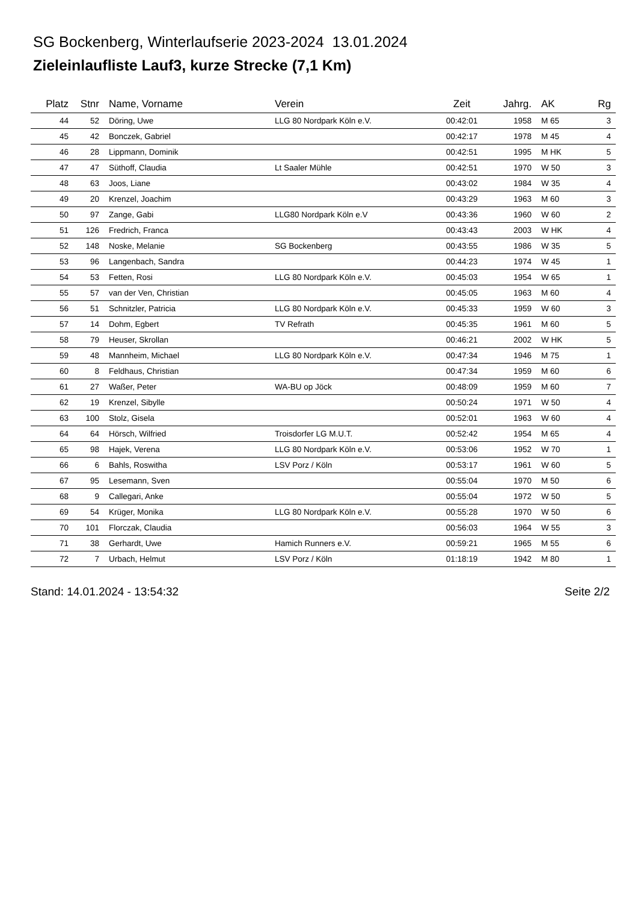SG Bockenberg, Winterlaufserie 2023-2024 13.01.2024
Zieleinlaufliste Lauf3, kurze Strecke (7,1 Km)
| Platz | Stnr | Name, Vorname | Verein | Zeit | Jahrg. | AK | Rg |
| --- | --- | --- | --- | --- | --- | --- | --- |
| 44 | 52 | Döring, Uwe | LLG 80 Nordpark Köln e.V. | 00:42:01 | 1958 | M 65 | 3 |
| 45 | 42 | Bonczek, Gabriel | | 00:42:17 | 1978 | M 45 | 4 |
| 46 | 28 | Lippmann, Dominik | | 00:42:51 | 1995 | M HK | 5 |
| 47 | 47 | Süthoff, Claudia | Lt Saaler Mühle | 00:42:51 | 1970 | W 50 | 3 |
| 48 | 63 | Joos, Liane | | 00:43:02 | 1984 | W 35 | 4 |
| 49 | 20 | Krenzel, Joachim | | 00:43:29 | 1963 | M 60 | 3 |
| 50 | 97 | Zange, Gabi | LLG80 Nordpark Köln e.V | 00:43:36 | 1960 | W 60 | 2 |
| 51 | 126 | Fredrich, Franca | | 00:43:43 | 2003 | W HK | 4 |
| 52 | 148 | Noske, Melanie | SG Bockenberg | 00:43:55 | 1986 | W 35 | 5 |
| 53 | 96 | Langenbach, Sandra | | 00:44:23 | 1974 | W 45 | 1 |
| 54 | 53 | Fetten, Rosi | LLG 80 Nordpark Köln e.V. | 00:45:03 | 1954 | W 65 | 1 |
| 55 | 57 | van der Ven, Christian | | 00:45:05 | 1963 | M 60 | 4 |
| 56 | 51 | Schnitzler, Patricia | LLG 80 Nordpark Köln e.V. | 00:45:33 | 1959 | W 60 | 3 |
| 57 | 14 | Dohm, Egbert | TV Refrath | 00:45:35 | 1961 | M 60 | 5 |
| 58 | 79 | Heuser, Skrollan | | 00:46:21 | 2002 | W HK | 5 |
| 59 | 48 | Mannheim, Michael | LLG 80 Nordpark Köln e.V. | 00:47:34 | 1946 | M 75 | 1 |
| 60 | 8 | Feldhaus, Christian | | 00:47:34 | 1959 | M 60 | 6 |
| 61 | 27 | Waßer, Peter | WA-BU op Jöck | 00:48:09 | 1959 | M 60 | 7 |
| 62 | 19 | Krenzel, Sibylle | | 00:50:24 | 1971 | W 50 | 4 |
| 63 | 100 | Stolz, Gisela | | 00:52:01 | 1963 | W 60 | 4 |
| 64 | 64 | Hörsch, Wilfried | Troisdorfer LG M.U.T. | 00:52:42 | 1954 | M 65 | 4 |
| 65 | 98 | Hajek, Verena | LLG 80 Nordpark Köln e.V. | 00:53:06 | 1952 | W 70 | 1 |
| 66 | 6 | Bahls, Roswitha | LSV Porz / Köln | 00:53:17 | 1961 | W 60 | 5 |
| 67 | 95 | Lesemann, Sven | | 00:55:04 | 1970 | M 50 | 6 |
| 68 | 9 | Callegari, Anke | | 00:55:04 | 1972 | W 50 | 5 |
| 69 | 54 | Krüger, Monika | LLG 80 Nordpark Köln e.V. | 00:55:28 | 1970 | W 50 | 6 |
| 70 | 101 | Florczak, Claudia | | 00:56:03 | 1964 | W 55 | 3 |
| 71 | 38 | Gerhardt, Uwe | Hamich Runners e.V. | 00:59:21 | 1965 | M 55 | 6 |
| 72 | 7 | Urbach, Helmut | LSV Porz / Köln | 01:18:19 | 1942 | M 80 | 1 |
Stand: 14.01.2024 - 13:54:32 Seite 2/2